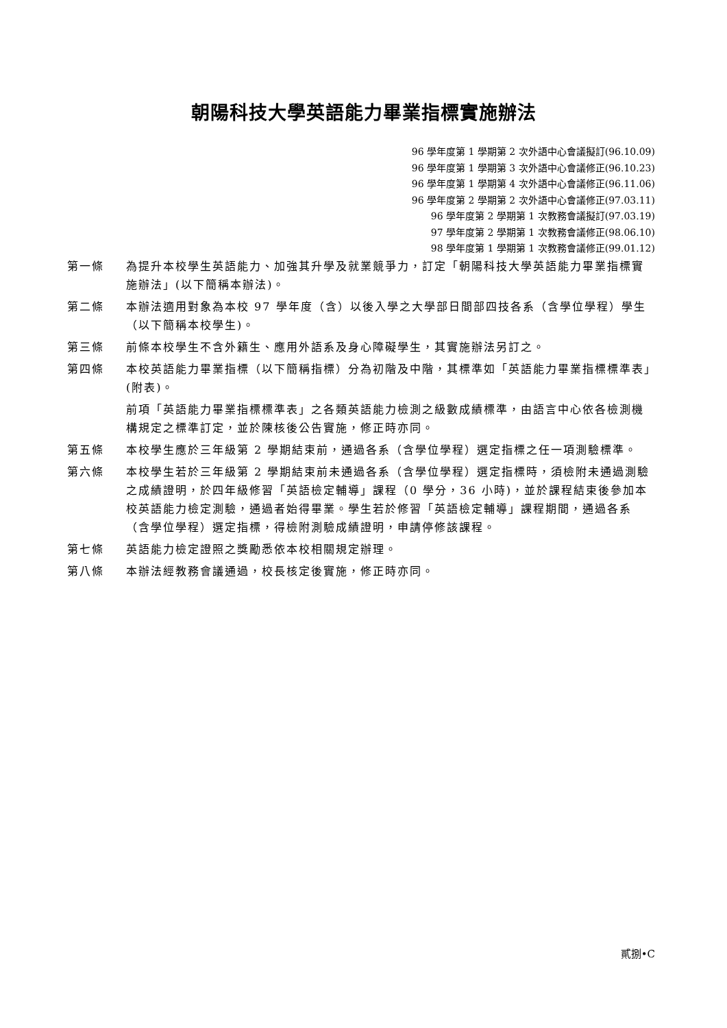朝陽科技大學英語能力畢業指標實施辦法
96 學年度第 1 學期第 2 次外語中心會議擬訂(96.10.09)
96 學年度第 1 學期第 3 次外語中心會議修正(96.10.23)
96 學年度第 1 學期第 4 次外語中心會議修正(96.11.06)
96 學年度第 2 學期第 2 次外語中心會議修正(97.03.11)
96 學年度第 2 學期第 1 次教務會議擬訂(97.03.19)
97 學年度第 2 學期第 1 次教務會議修正(98.06.10)
98 學年度第 1 學期第 1 次教務會議修正(99.01.12)
第一條 為提升本校學生英語能力、加強其升學及就業競爭力，訂定「朝陽科技大學英語能力畢業指標實施辦法」(以下簡稱本辦法)。
第二條 本辦法適用對象為本校 97 學年度（含）以後入學之大學部日間部四技各系（含學位學程）學生（以下簡稱本校學生)。
第三條 前條本校學生不含外籍生、應用外語系及身心障礙學生，其實施辦法另訂之。
第四條 本校英語能力畢業指標（以下簡稱指標）分為初階及中階，其標準如「英語能力畢業指標標準表」(附表)。
前項「英語能力畢業指標標準表」之各類英語能力檢測之級數成績標準，由語言中心依各檢測機構規定之標準訂定，並於陳核後公告實施，修正時亦同。
第五條 本校學生應於三年級第 2 學期結束前，通過各系（含學位學程）選定指標之任一項測驗標準。
第六條 本校學生若於三年級第 2 學期結束前未通過各系（含學位學程）選定指標時，須檢附未通過測驗之成績證明，於四年級修習「英語檢定輔導」課程（0 學分，36 小時)，並於課程結束後參加本校英語能力檢定測驗，通過者始得畢業。學生若於修習「英語檢定輔導」課程期間，通過各系（含學位學程）選定指標，得檢附測驗成績證明，申請停修該課程。
第七條 英語能力檢定證照之獎勵悉依本校相關規定辦理。
第八條 本辦法經教務會議通過，校長核定後實施，修正時亦同。
貳捌•C